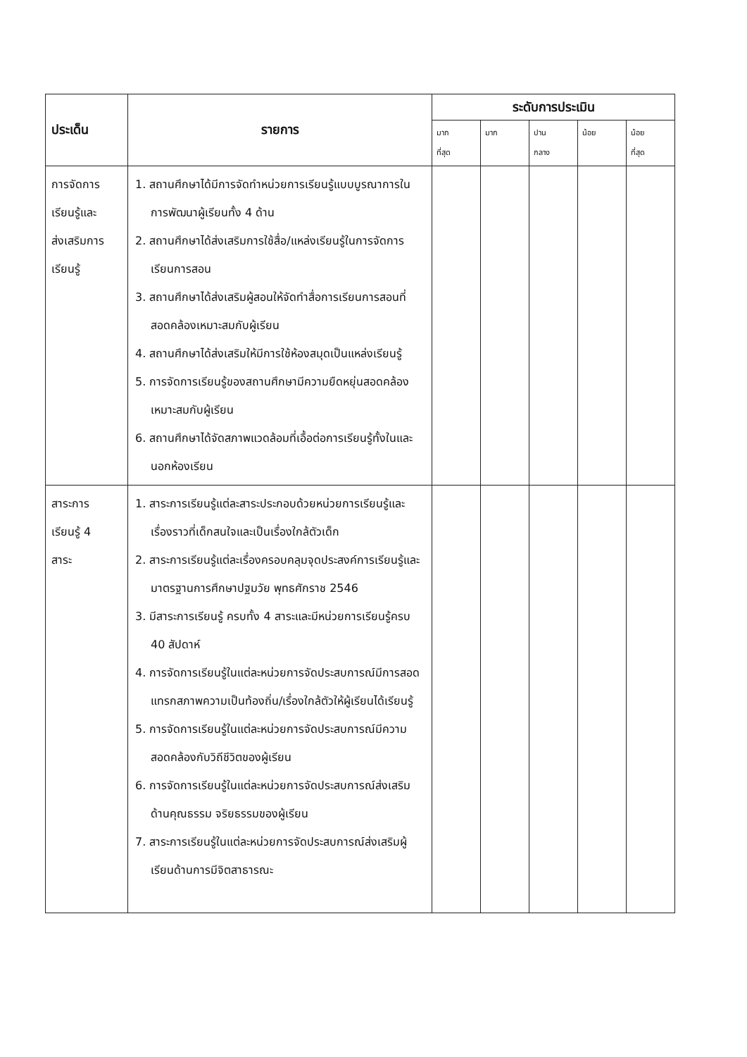| ประเด็น | รายการ | ระดับการประเมิน | | | | |
| --- | --- | --- | --- | --- | --- | --- |
| | | มาก ที่สุด | มาก | ปาน กลาง | น้อย | น้อย ที่สุด |
| การจัดการ เรียนรู้และ ส่งเสริมการ เรียนรู้ | 1. สถานศึกษาได้มีการจัดทำหน่วยการเรียนรู้แบบบูรณาการในการพัฒนาผู้เรียนทั้ง 4 ด้าน 2. สถานศึกษาได้ส่งเสริมการใช้สื่อ/แหล่งเรียนรู้ในการจัดการเรียนการสอน 3. สถานศึกษาได้ส่งเสริมผู้สอนให้จัดทำสื่อการเรียนการสอนที่สอดคล้องเหมาะสมกับผู้เรียน 4. สถานศึกษาได้ส่งเสริมให้มีการใช้ห้องสมุดเป็นแหล่งเรียนรู้ 5. การจัดการเรียนรู้ของสถานศึกษามีความยืดหยุ่นสอดคล้องเหมาะสมกับผู้เรียน 6. สถานศึกษาได้จัดสภาพแวดล้อมที่เอื้อต่อการเรียนรู้ทั้งในและนอกห้องเรียน | | | | | |
| สาระการ เรียนรู้ 4 สาระ | 1. สาระการเรียนรู้แต่ละสาระประกอบด้วยหน่วยการเรียนรู้และเรื่องราวที่เด็กสนใจและเป็นเรื่องใกล้ตัวเด็ก 2. สาระการเรียนรู้แต่ละเรื่องครอบคลุมจุดประสงค์การเรียนรู้และมาตรฐานการศึกษาปฐมวัย พุทธศักราช 2546 3. มีสาระการเรียนรู้ ครบทั้ง 4 สาระและมีหน่วยการเรียนรู้ครบ 40 สัปดาห์ 4. การจัดการเรียนรู้ในแต่ละหน่วยการจัดประสบการณ์มีการสอดแทรกสภาพความเป็นท้องถิ่น/เรื่องใกล้ตัวให้ผู้เรียนได้เรียนรู้ 5. การจัดการเรียนรู้ในแต่ละหน่วยการจัดประสบการณ์มีความสอดคล้องกับวิถีชีวิตของผู้เรียน 6. การจัดการเรียนรู้ในแต่ละหน่วยการจัดประสบการณ์ส่งเสริมด้านคุณธรรม จริยธรรมของผู้เรียน 7. สาระการเรียนรู้ในแต่ละหน่วยการจัดประสบการณ์ส่งเสริมผู้เรียนด้านการมีจิตสาธารณะ | | | | | |